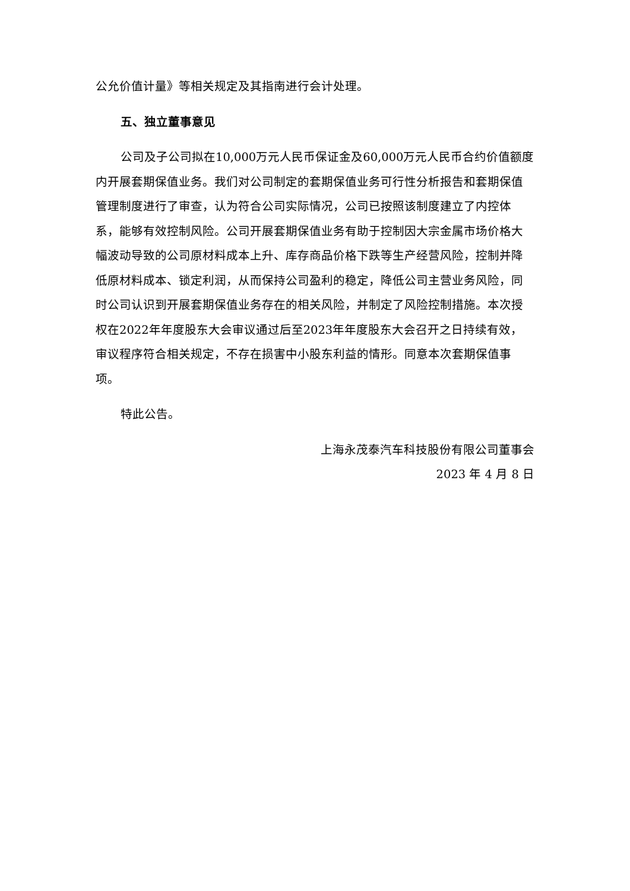公允价值计量》等相关规定及其指南进行会计处理。
五、独立董事意见
公司及子公司拟在10,000万元人民币保证金及60,000万元人民币合约价值额度内开展套期保值业务。我们对公司制定的套期保值业务可行性分析报告和套期保值管理制度进行了审查，认为符合公司实际情况，公司已按照该制度建立了内控体系，能够有效控制风险。公司开展套期保值业务有助于控制因大宗金属市场价格大幅波动导致的公司原材料成本上升、库存商品价格下跌等生产经营风险，控制并降低原材料成本、锁定利润，从而保持公司盈利的稳定，降低公司主营业务风险，同时公司认识到开展套期保值业务存在的相关风险，并制定了风险控制措施。本次授权在2022年年度股东大会审议通过后至2023年年度股东大会召开之日持续有效，审议程序符合相关规定，不存在损害中小股东利益的情形。同意本次套期保值事项。
特此公告。
上海永茂泰汽车科技股份有限公司董事会
2023 年 4 月 8 日